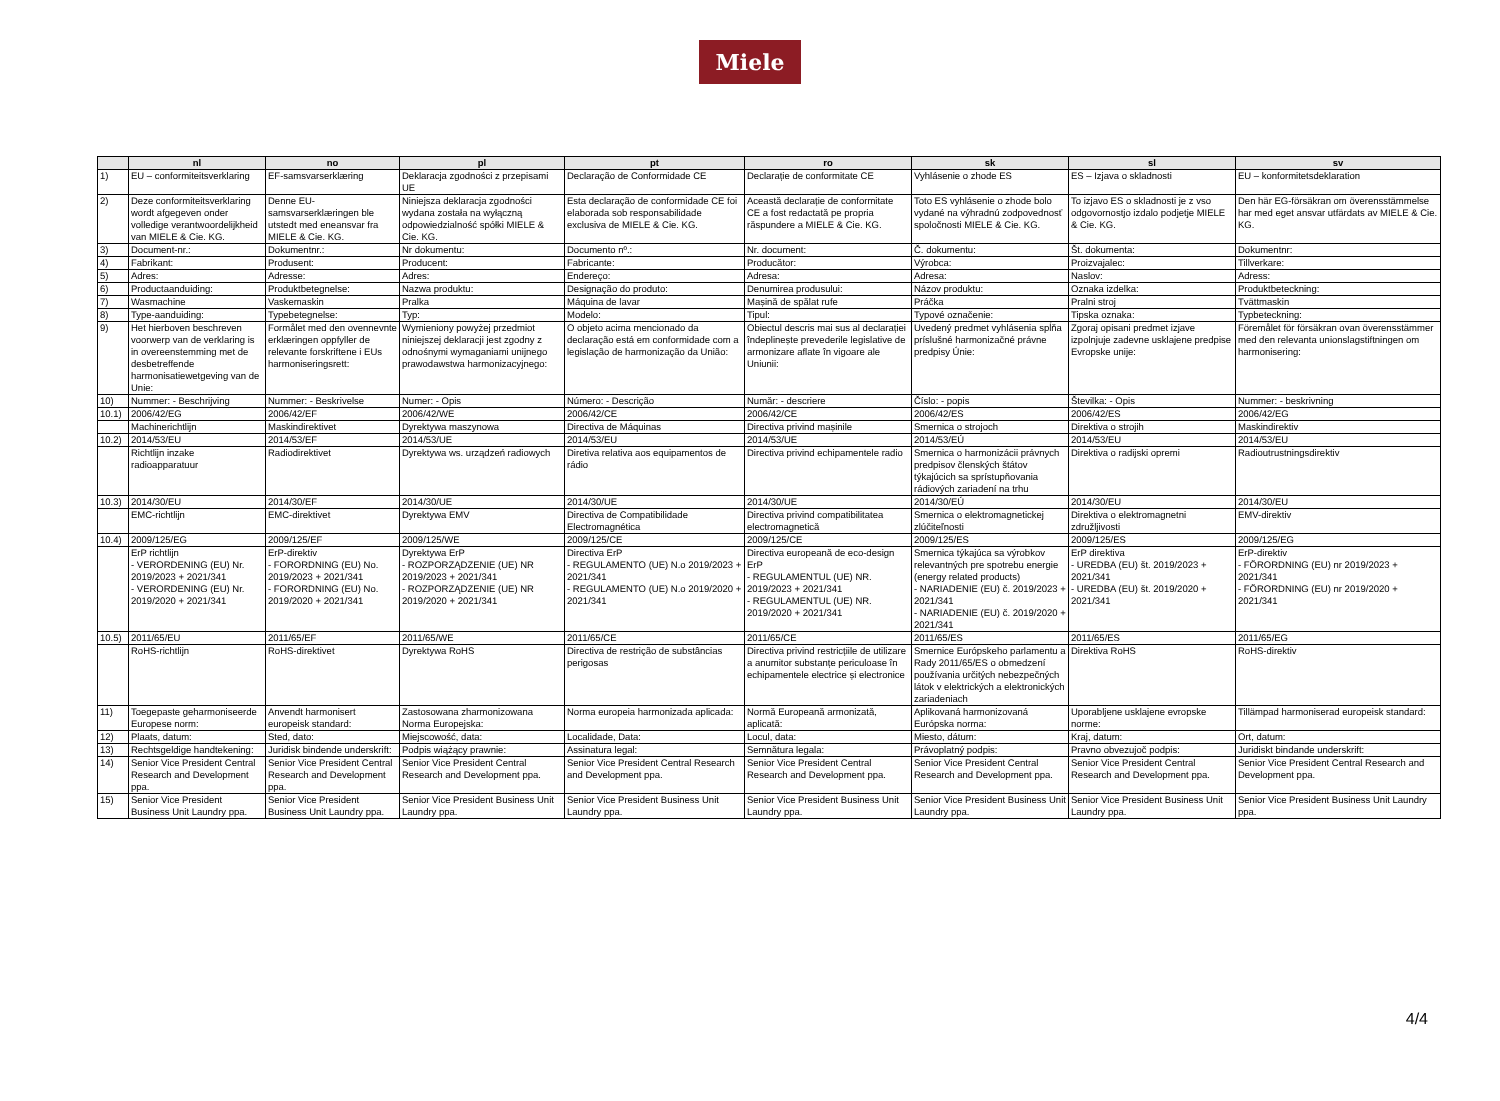Miele
| | nl | no | pl | pt | ro | sk | sl | sv |
| --- | --- | --- | --- | --- | --- | --- | --- | --- |
| 1) | EU – conformiteitsverklaring | EF-samsvarserklæring | Deklaracja zgodności z przepisami UE | Declaração de Conformidade CE | Declarație de conformitate CE | Vyhlásenie o zhode ES | ES – Izjava o skladnosti | EU – konformitetsdeklaration |
| 2) | Deze conformiteitsverklaring wordt afgegeven onder volledige verantwoordelijkheid van MIELE & Cie. KG. | Denne EU-samsvarserklæringen ble utstedt med eneansvar fra MIELE & Cie. KG. | Niniejsza deklaracja zgodności wydana została na wyłączną odpowiedzialność spółki MIELE & Cie. KG. | Esta declaração de conformidade CE foi elaborada sob responsabilidade exclusiva de MIELE & Cie. KG. | Această declarație de conformitate CE a fost redactată pe propria răspundere a MIELE & Cie. KG. | Toto ES vyhlásenie o zhode bolo vydané na výhradnú zodpovednosť spoločnosti MIELE & Cie. KG. | To izjavo ES o skladnosti je z vso odgovornostjo izdalo podjetje MIELE & Cie. KG. | Den här EG-försäkran om överensstämmelse har med eget ansvar utfärdats av MIELE & Cie. KG. |
| 3) | Document-nr.: | Dokumentnr.: | Nr dokumentu: | Documento nº.: | Nr. document: | Č. dokumentu: | Št. dokumenta: | Dokumentnr: |
| 4) | Fabrikant: | Produsent: | Producent: | Fabricante: | Producător: | Výrobca: | Proizvajalec: | Tillverkare: |
| 5) | Adres: | Adresse: | Adres: | Endereço: | Adresa: | Adresa: | Naslov: | Adress: |
| 6) | Productaanduiding: | Produktbetegnelse: | Nazwa produktu: | Designação do produto: | Denumirea produsului: | Názov produktu: | Oznaka izdelka: | Produktbeteckning: |
| 7) | Wasmachine | Vaskemaskin | Pralka | Máquina de lavar | Mașină de spălat rufe | Práčka | Pralni stroj | Tvättmaskin |
| 8) | Type-aanduiding: | Typebetegnelse: | Typ: | Modelo: | Tipul: | Typové označenie: | Tipska oznaka: | Typbeteckning: |
| 9) | Het hierboven beschreven voorwerp van de verklaring is in overeenstemming met de desbetreffende harmonisatiewetgeving van de Unie: | Formålet med den ovennevnte erklæringen oppfyller de relevante forskriftene i EUs harmoniseringsrett: | Wymieniony powyżej przedmiot niniejszej deklaracji jest zgodny z odnośnymi wymaganiami unijnego prawodawstwa harmonizacyjnego: | O objeto acima mencionado da declaração está em conformidade com a legislação de harmonização da União: | Obiectul descris mai sus al declarației îndeplinește prevederile legislative de armonizare aflate în vigoare ale Uniunii: | Uvedený predmet vyhlásenia spĺňa príslušné harmonizačné právne predpisy Únie: | Zgoraj opisani predmet izjave izpolnjuje zadevne usklajene predpise Evropske unije: | Föremålet för försäkran ovan överensstämmer med den relevanta unionslagstiftningen om harmonisering: |
| 10) | Nummer: - Beschrijving | Nummer: - Beskrivelse | Numer: - Opis | Número: - Descrição | Număr: - descriere | Číslo: - popis | Številka: - Opis | Nummer: - beskrivning |
| 10.1) | 2006/42/EG | 2006/42/EF | 2006/42/WE | 2006/42/CE | 2006/42/CE | 2006/42/ES | 2006/42/ES | 2006/42/EG |
| | Machinerichtlijn | Maskindirektivet | Dyrektywa maszynowa | Directiva de Máquinas | Directiva privind mașinile | Smernica o strojoch | Direktiva o strojih | Maskindirektiv |
| 10.2) | 2014/53/EU | 2014/53/EF | 2014/53/UE | 2014/53/EU | 2014/53/UE | 2014/53/EÚ | 2014/53/EU | 2014/53/EU |
| | Richtlijn inzake radioapparatuur | Radiodirektivet | Dyrektywa ws. urządzeń radiowych | Diretiva relativa aos equipamentos de rádio | Directiva privind echipamentele radio | Smernica o harmonizácii právnych predpisov členských štátov týkajúcich sa sprístupňovania rádiových zariadení na trhu | Direktiva o radijski opremi | Radioutrustningsdirektiv |
| 10.3) | 2014/30/EU | 2014/30/EF | 2014/30/UE | 2014/30/UE | 2014/30/UE | 2014/30/EÚ | 2014/30/EU | 2014/30/EU |
| | EMC-richtlijn | EMC-direktivet | Dyrektywa EMV | Directiva de Compatibilidade Electromagnética | Directiva privind compatibilitatea electromagnetică | Smernica o elektromagnetickej zlúčiteľnosti | Direktiva o elektromagnetni združljivosti | EMV-direktiv |
| 10.4) | 2009/125/EG | 2009/125/EF | 2009/125/WE | 2009/125/CE | 2009/125/CE | 2009/125/ES | 2009/125/ES | 2009/125/EG |
| | ErP richtlijn - VERORDENING (EU) Nr. 2019/2023 + 2021/341 - VERORDENING (EU) Nr. 2019/2020 + 2021/341 | ErP-direktiv - FORORDNING (EU) No. 2019/2023 + 2021/341 - FORORDNING (EU) No. 2019/2020 + 2021/341 | Dyrektywa ErP - ROZPORZĄDZENIE (UE) NR 2019/2023 + 2021/341 - ROZPORZĄDZENIE (UE) NR 2019/2020 + 2021/341 | Directiva ErP - REGULAMENTO (UE) N.o 2019/2023 + 2021/341 - REGULAMENTO (UE) N.o 2019/2020 + 2021/341 | Directiva europeană de eco-design ErP - REGULAMENTUL (UE) NR. 2019/2023 + 2021/341 - REGULAMENTUL (UE) NR. 2019/2020 + 2021/341 | Smernica týkajúca sa výrobkov relevantných pre spotrebu energie (energy related products) - NARIADENIE (EU) č. 2019/2023 + 2021/341 - NARIADENIE (EU) č. 2019/2020 + 2021/341 | ErP direktiva - UREDBA (EU) št. 2019/2023 + 2021/341 - UREDBA (EU) št. 2019/2020 + 2021/341 | ErP-direktiv - FÖRORDNING (EU) nr 2019/2023 + 2021/341 - FÖRORDNING (EU) nr 2019/2020 + 2021/341 |
| 10.5) | 2011/65/EU | 2011/65/EF | 2011/65/WE | 2011/65/CE | 2011/65/CE | 2011/65/ES | 2011/65/ES | 2011/65/EG |
| | RoHS-richtlijn | RoHS-direktivet | Dyrektywa RoHS | Directiva de restrição de substâncias perigosas | Directiva privind restricțiile de utilizare a anumitor substanțe periculoase în echipamentele electrice și electronice | Smernice Európskeho parlamentu a Rady 2011/65/ES o obmedzení používania určitých nebezpečných látok v elektrických a elektronických zariadeniach | Direktiva RoHS | RoHS-direktiv |
| 11) | Toegepaste geharmoniseerde Europese norm: | Anvendt harmonisert europeisk standard: | Zastosowana zharmonizowana Norma Europejska: | Norma europeia harmonizada aplicada: | Normă Europeană armonizată, aplicată: | Aplikovaná harmonizovaná Európska norma: | Uporabljene usklajene evropske norme: | Tillämpad harmoniserad europeisk standard: |
| 12) | Plaats, datum: | Sted, dato: | Miejscowość, data: | Localidade, Data: | Locul, data: | Miesto, dátum: | Kraj, datum: | Ort, datum: |
| 13) | Rechtsgeldige handtekening: | Juridisk bindende underskrift: | Podpis wiążący prawnie: | Assinatura legal: | Semnătura legala: | Právoplatný podpis: | Pravno obvezujoč podpis: | Juridiskt bindande underskrift: |
| 14) | Senior Vice President Central Research and Development ppa. | Senior Vice President Central Research and Development ppa. | Senior Vice President Central Research and Development ppa. | Senior Vice President Central Research and Development ppa. | Senior Vice President Central Research and Development ppa. | Senior Vice President Central Research and Development ppa. | Senior Vice President Central Research and Development ppa. | Senior Vice President Central Research and Development ppa. |
| 15) | Senior Vice President Business Unit Laundry ppa. | Senior Vice President Business Unit Laundry ppa. | Senior Vice President Business Unit Laundry ppa. | Senior Vice President Business Unit Laundry ppa. | Senior Vice President Business Unit Laundry ppa. | Senior Vice President Business Unit Laundry ppa. | Senior Vice President Business Unit Laundry ppa. | Senior Vice President Business Unit Laundry ppa. |
4/4